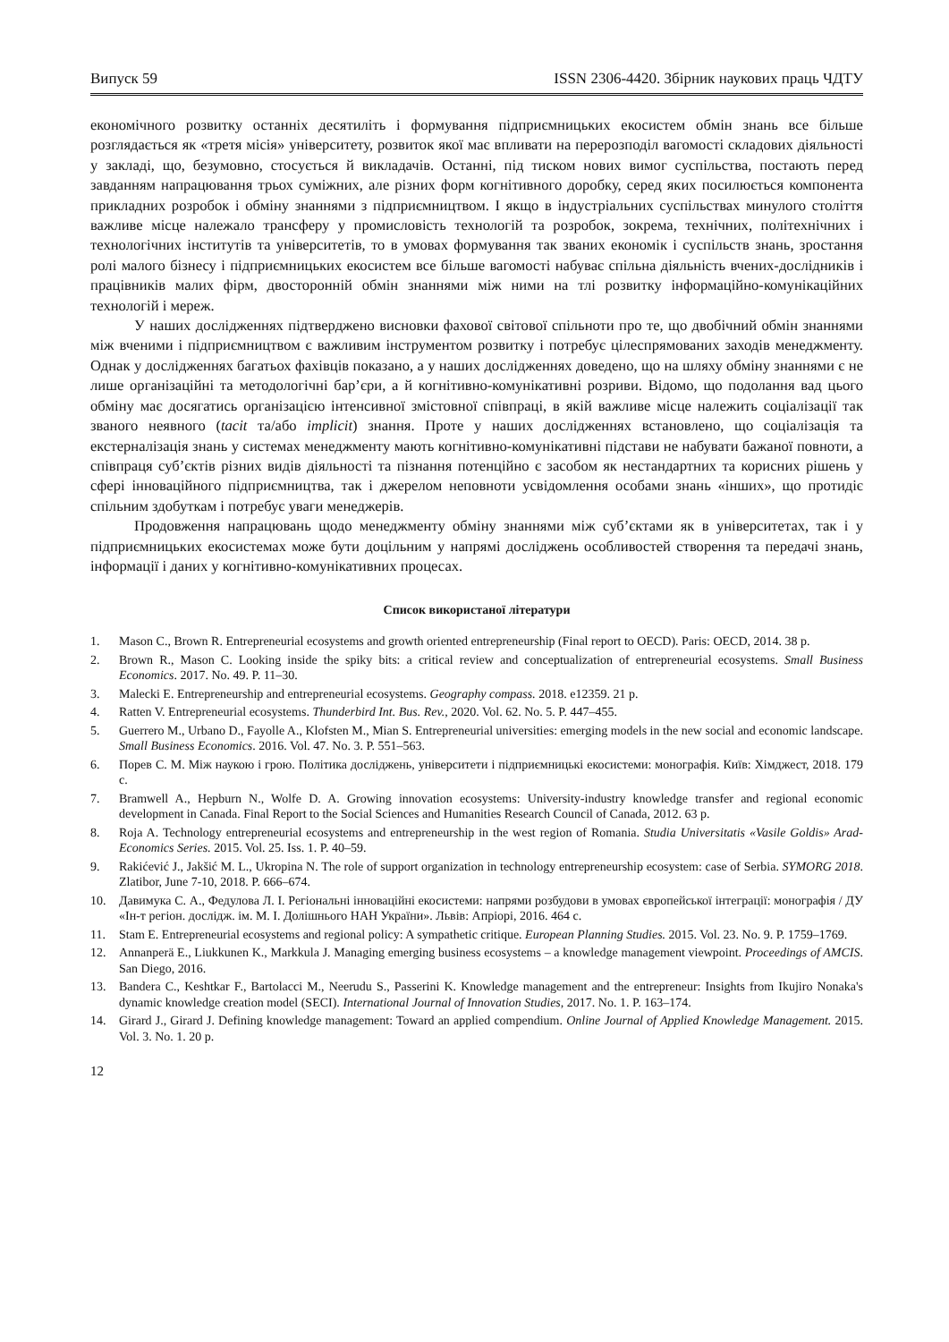Випуск 59 ISSN 2306-4420. Збірник наукових праць ЧДТУ
економічного розвитку останніх десятиліть і формування підприємницьких екосистем обмін знань все більше розглядається як «третя місія» університету, розвиток якої має впливати на перерозподіл вагомості складових діяльності у закладі, що, безумовно, стосується й викладачів. Останні, під тиском нових вимог суспільства, постають перед завданням напрацювання трьох суміжних, але різних форм когнітивного доробку, серед яких посилюється компонента прикладних розробок і обміну знаннями з підприємництвом. І якщо в індустріальних суспільствах минулого століття важливе місце належало трансферу у промисловість технологій та розробок, зокрема, технічних, політехнічних і технологічних інститутів та університетів, то в умовах формування так званих економік і суспільств знань, зростання ролі малого бізнесу і підприємницьких екосистем все більше вагомості набуває спільна діяльність вчених-дослідників і працівників малих фірм, двосторонній обмін знаннями між ними на тлі розвитку інформаційно-комунікаційних технологій і мереж.
У наших дослідженнях підтверджено висновки фахової світової спільноти про те, що двобічний обмін знаннями між вченими і підприємництвом є важливим інструментом розвитку і потребує цілеспрямованих заходів менеджменту. Однак у дослідженнях багатьох фахівців показано, а у наших дослідженнях доведено, що на шляху обміну знаннями є не лише організаційні та методологічні бар’єри, а й когнітивно-комунікативні розриви. Відомо, що подолання вад цього обміну має досягатись організацією інтенсивної змістовної співпраці, в якій важливе місце належить соціалізації так званого неявного (tacit та/або implicit) знання. Проте у наших дослідженнях встановлено, що соціалізація та екстерналізація знань у системах менеджменту мають когнітивно-комунікативні підстави не набувати бажаної повноти, а співпраця суб’єктів різних видів діяльності та пізнання потенційно є засобом як нестандартних та корисних рішень у сфері інноваційного підприємництва, так і джерелом неповноти усвідомлення особами знань «інших», що протидіє спільним здобуткам і потребує уваги менеджерів.
Продовження напрацювань щодо менеджменту обміну знаннями між суб’єктами як в університетах, так і у підприємницьких екосистемах може бути доцільним у напрямі досліджень особливостей створення та передачі знань, інформації і даних у когнітивно-комунікативних процесах.
Список використаної літератури
1. Mason C., Brown R. Entrepreneurial ecosystems and growth oriented entrepreneurship (Final report to OECD). Paris: OECD, 2014. 38 p.
2. Brown R., Mason C. Looking inside the spiky bits: a critical review and conceptualization of entrepreneurial ecosystems. Small Business Economics. 2017. No. 49. P. 11–30.
3. Malecki E. Entrepreneurship and entrepreneurial ecosystems. Geography compass. 2018. e12359. 21 p.
4. Ratten V. Entrepreneurial ecosystems. Thunderbird Int. Bus. Rev., 2020. Vol. 62. No. 5. P. 447–455.
5. Guerrero M., Urbano D., Fayolle A., Klofsten M., Mian S. Entrepreneurial universities: emerging models in the new social and economic landscape. Small Business Economics. 2016. Vol. 47. No. 3. P. 551–563.
6. Порев С. М. Між наукою і грою. Політика досліджень, університети і підприємницькі екосистеми: монографія. Київ: Хімджест, 2018. 179 с.
7. Bramwell A., Hepburn N., Wolfe D. A. Growing innovation ecosystems: University-industry knowledge transfer and regional economic development in Canada. Final Report to the Social Sciences and Humanities Research Council of Canada, 2012. 63 p.
8. Roja A. Technology entrepreneurial ecosystems and entrepreneurship in the west region of Romania. Studia Universitatis «Vasile Goldis» Arad-Economics Series. 2015. Vol. 25. Iss. 1. P. 40–59.
9. Rakićević J., Jakšić M. L., Ukropina N. The role of support organization in technology entrepreneurship ecosystem: case of Serbia. SYMORG 2018. Zlatibor, June 7-10, 2018. P. 666–674.
10. Давимука С. А., Федулова Л. І. Регіональні інноваційні екосистеми: напрями розбудови в умовах європейської інтеграції: монографія / ДУ «Ін-т регіон. дослідж. ім. М. І. Долішнього НАН України». Львів: Апріорі, 2016. 464 с.
11. Stam E. Entrepreneurial ecosystems and regional policy: A sympathetic critique. European Planning Studies. 2015. Vol. 23. No. 9. P. 1759–1769.
12. Annanperä E., Liukkunen K., Markkula J. Managing emerging business ecosystems – a knowledge management viewpoint. Proceedings of AMCIS. San Diego, 2016.
13. Bandera C., Keshtkar F., Bartolacci M., Neerudu S., Passerini K. Knowledge management and the entrepreneur: Insights from Ikujiro Nonaka's dynamic knowledge creation model (SECI). International Journal of Innovation Studies, 2017. No. 1. P. 163–174.
14. Girard J., Girard J. Defining knowledge management: Toward an applied compendium. Online Journal of Applied Knowledge Management. 2015. Vol. 3. No. 1. 20 p.
12